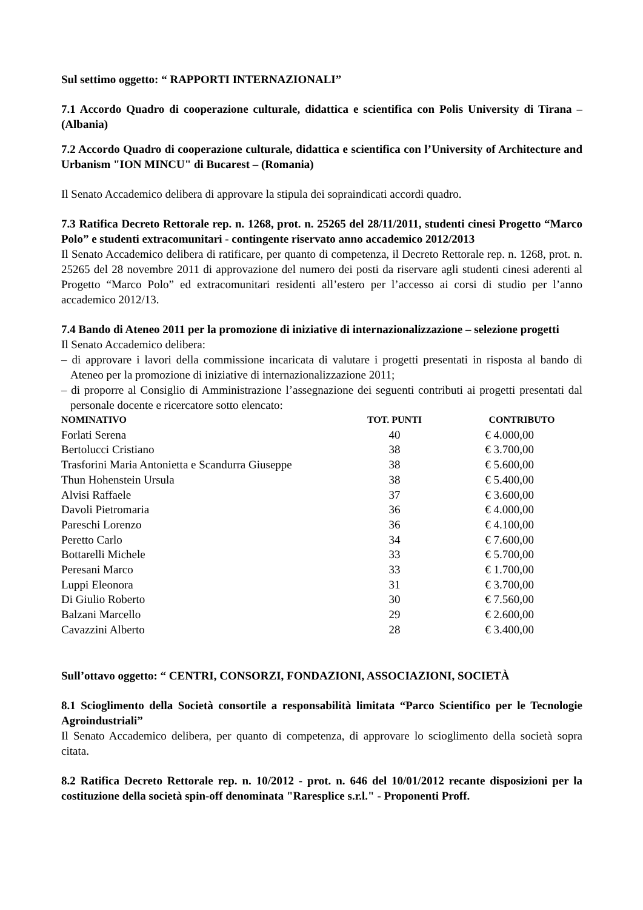Sul settimo oggetto: “ RAPPORTI INTERNAZIONALI”
7.1 Accordo Quadro di cooperazione culturale, didattica e scientifica con Polis University di Tirana – (Albania)
7.2 Accordo Quadro di cooperazione culturale, didattica e scientifica con l’University of Architecture and Urbanism "ION MINCU" di Bucarest – (Romania)
Il Senato Accademico delibera di approvare la stipula dei sopraindicati accordi quadro.
7.3 Ratifica Decreto Rettorale rep. n. 1268, prot. n. 25265 del 28/11/2011, studenti cinesi Progetto “Marco Polo” e studenti extracomunitari - contingente riservato anno accademico 2012/2013
Il Senato Accademico delibera di ratificare, per quanto di competenza, il Decreto Rettorale rep. n. 1268, prot. n. 25265 del 28 novembre 2011 di approvazione del numero dei posti da riservare agli studenti cinesi aderenti al Progetto “Marco Polo” ed extracomunitari residenti all’estero per l’accesso ai corsi di studio per l’anno accademico 2012/13.
7.4 Bando di Ateneo 2011 per la promozione di iniziative di internazionalizzazione – selezione progetti
Il Senato Accademico delibera:
– di approvare i lavori della commissione incaricata di valutare i progetti presentati in risposta al bando di Ateneo per la promozione di iniziative di internazionalizzazione 2011;
– di proporre al Consiglio di Amministrazione l’assegnazione dei seguenti contributi ai progetti presentati dal personale docente e ricercatore sotto elencato:
| NOMINATIVO | TOT. PUNTI | CONTRIBUTO |
| --- | --- | --- |
| Forlati Serena | 40 | € 4.000,00 |
| Bertolucci Cristiano | 38 | € 3.700,00 |
| Trasforini Maria Antonietta e Scandurra Giuseppe | 38 | € 5.600,00 |
| Thun Hohenstein Ursula | 38 | € 5.400,00 |
| Alvisi Raffaele | 37 | € 3.600,00 |
| Davoli Pietromaria | 36 | € 4.000,00 |
| Pareschi Lorenzo | 36 | € 4.100,00 |
| Peretto Carlo | 34 | € 7.600,00 |
| Bottarelli Michele | 33 | € 5.700,00 |
| Peresani Marco | 33 | € 1.700,00 |
| Luppi Eleonora | 31 | € 3.700,00 |
| Di Giulio Roberto | 30 | € 7.560,00 |
| Balzani Marcello | 29 | € 2.600,00 |
| Cavazzini Alberto | 28 | € 3.400,00 |
Sull’ottavo oggetto: “ CENTRI, CONSORZI, FONDAZIONI, ASSOCIAZIONI, SOCIETÀ
8.1 Scioglimento della Società consortile a responsabilità limitata “Parco Scientifico per le Tecnologie Agroindustriali”
Il Senato Accademico delibera, per quanto di competenza, di approvare lo scioglimento della società sopra citata.
8.2 Ratifica Decreto Rettorale rep. n. 10/2012 - prot. n. 646 del 10/01/2012 recante disposizioni per la costituzione della società spin-off denominata "Raresplice s.r.l." - Proponenti Proff.